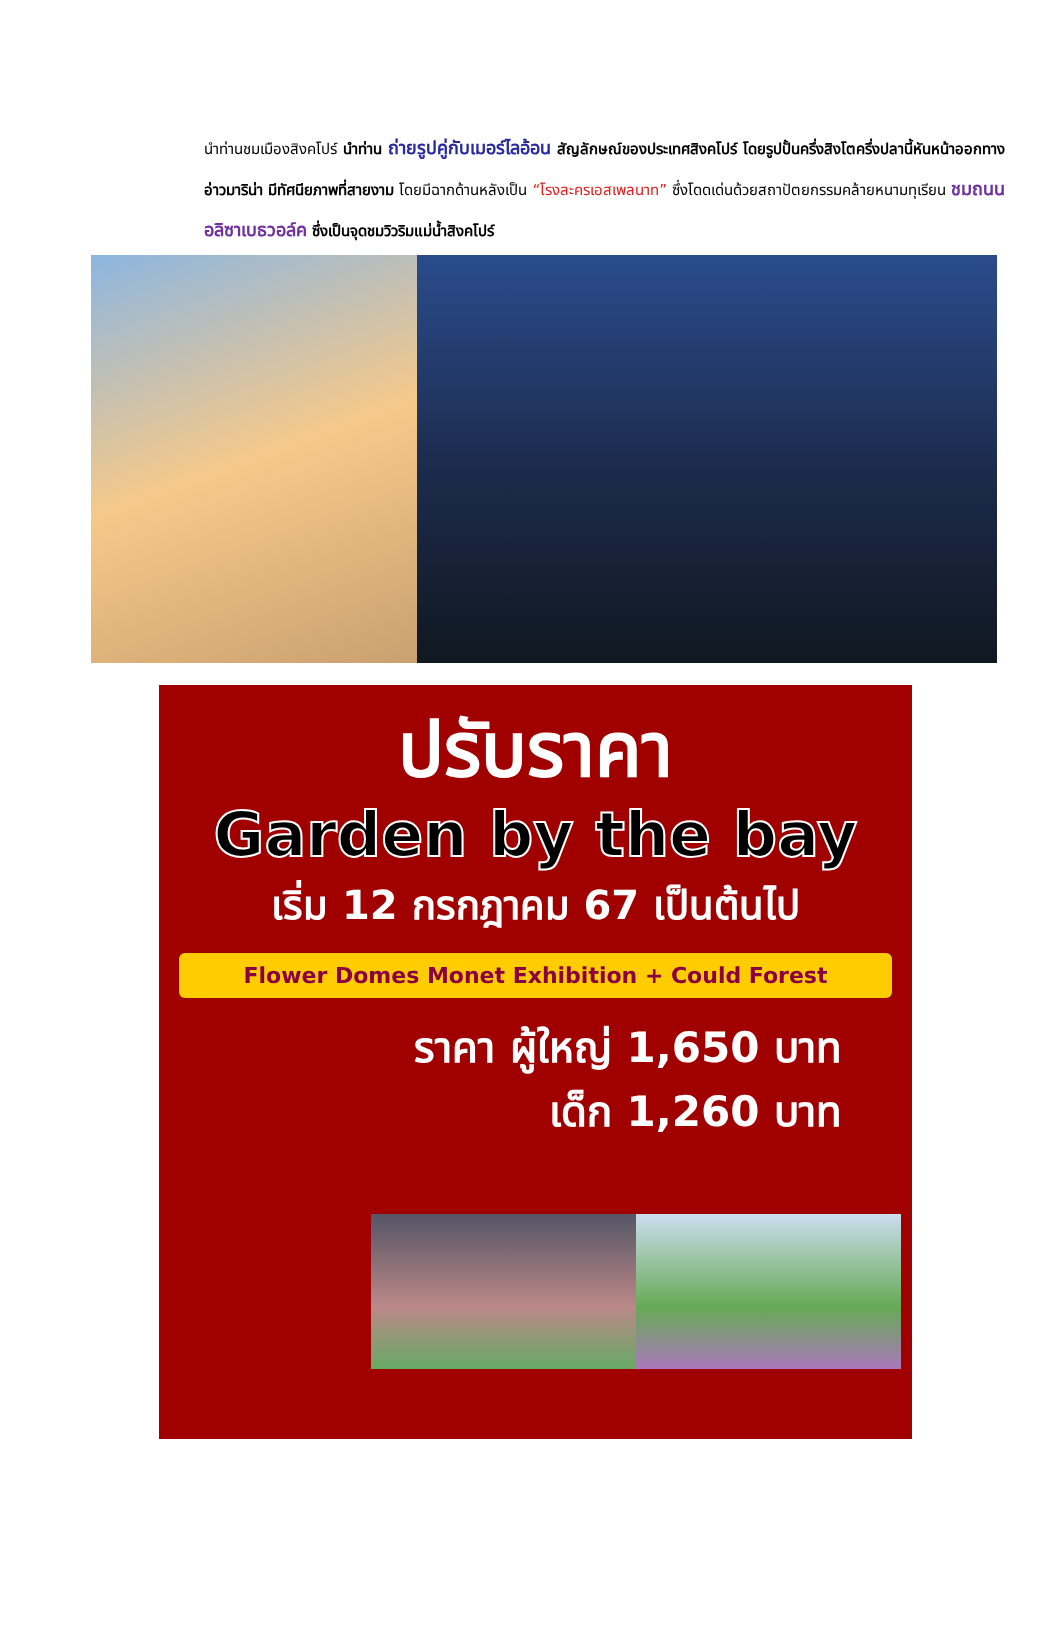นำท่านชมเมืองสิงคโปร์ นำท่าน ถ่ายรูปคู่กับเมอร์ไลอ้อน สัญลักษณ์ของประเทศสิงคโปร์ โดยรูปปั้นครึ่งสิงโตครึ่งปลานี้หันหน้าออกทางอ่าวมาริน่า มีทัศนียภาพที่สายงาม โดยมีฉากด้านหลังเป็น “โรงละครเอสเพลนาท” ซึ่งโดดเด่นด้วยสถาปัตยกรรมคล้ายหนามทุเรียน ชมถนนอลิซาเบธวอล์ค ซึ่งเป็นจุดชมวิวริมแม่น้ำสิงคโปร์
ปรับราคา
Garden by the bay
เริ่ม 12 กรกฎาคม 67 เป็นต้นไป
Flower Domes Monet Exhibition + Could Forest
ราคา ผู้ใหญ่ 1,650 บาท
เด็ก 1,260 บาท